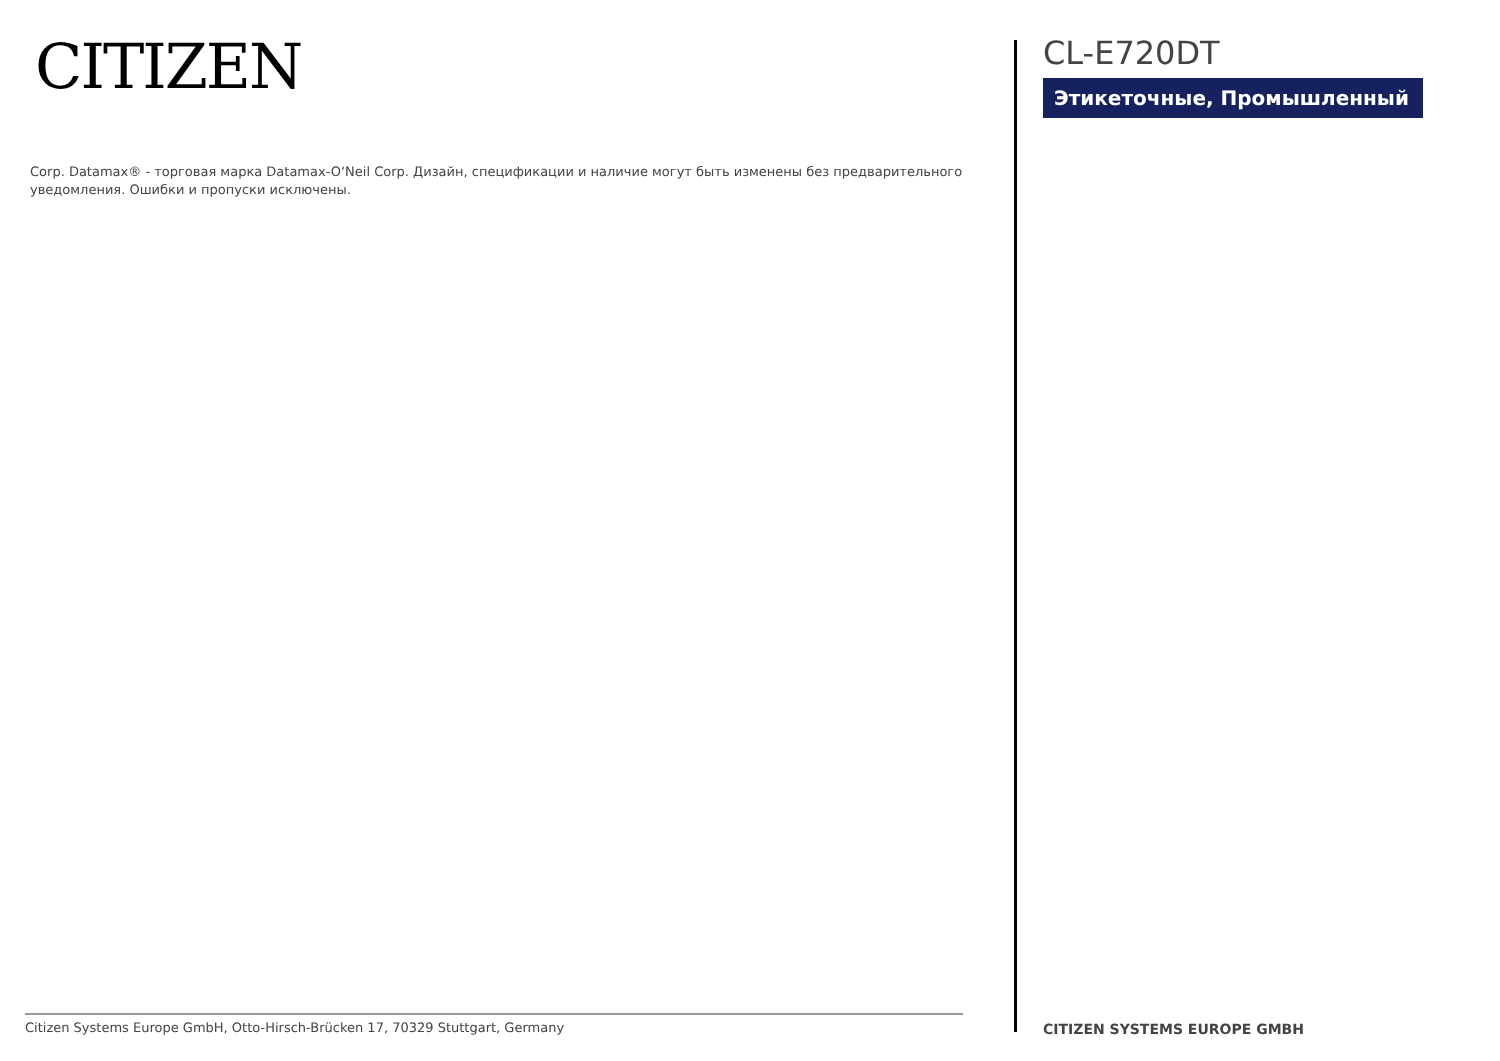CITIZEN
Corp. Datamax® - торговая марка Datamax-O‘Neil Corp. Дизайн, спецификации и наличие могут быть изменены без предварительного уведомления. Ошибки и пропуски исключены.
Citizen Systems Europe GmbH, Otto-Hirsch-Brücken 17, 70329 Stuttgart, Germany
CL-E720DT
Этикеточные, Промышленный
CITIZEN SYSTEMS EUROPE GMBH